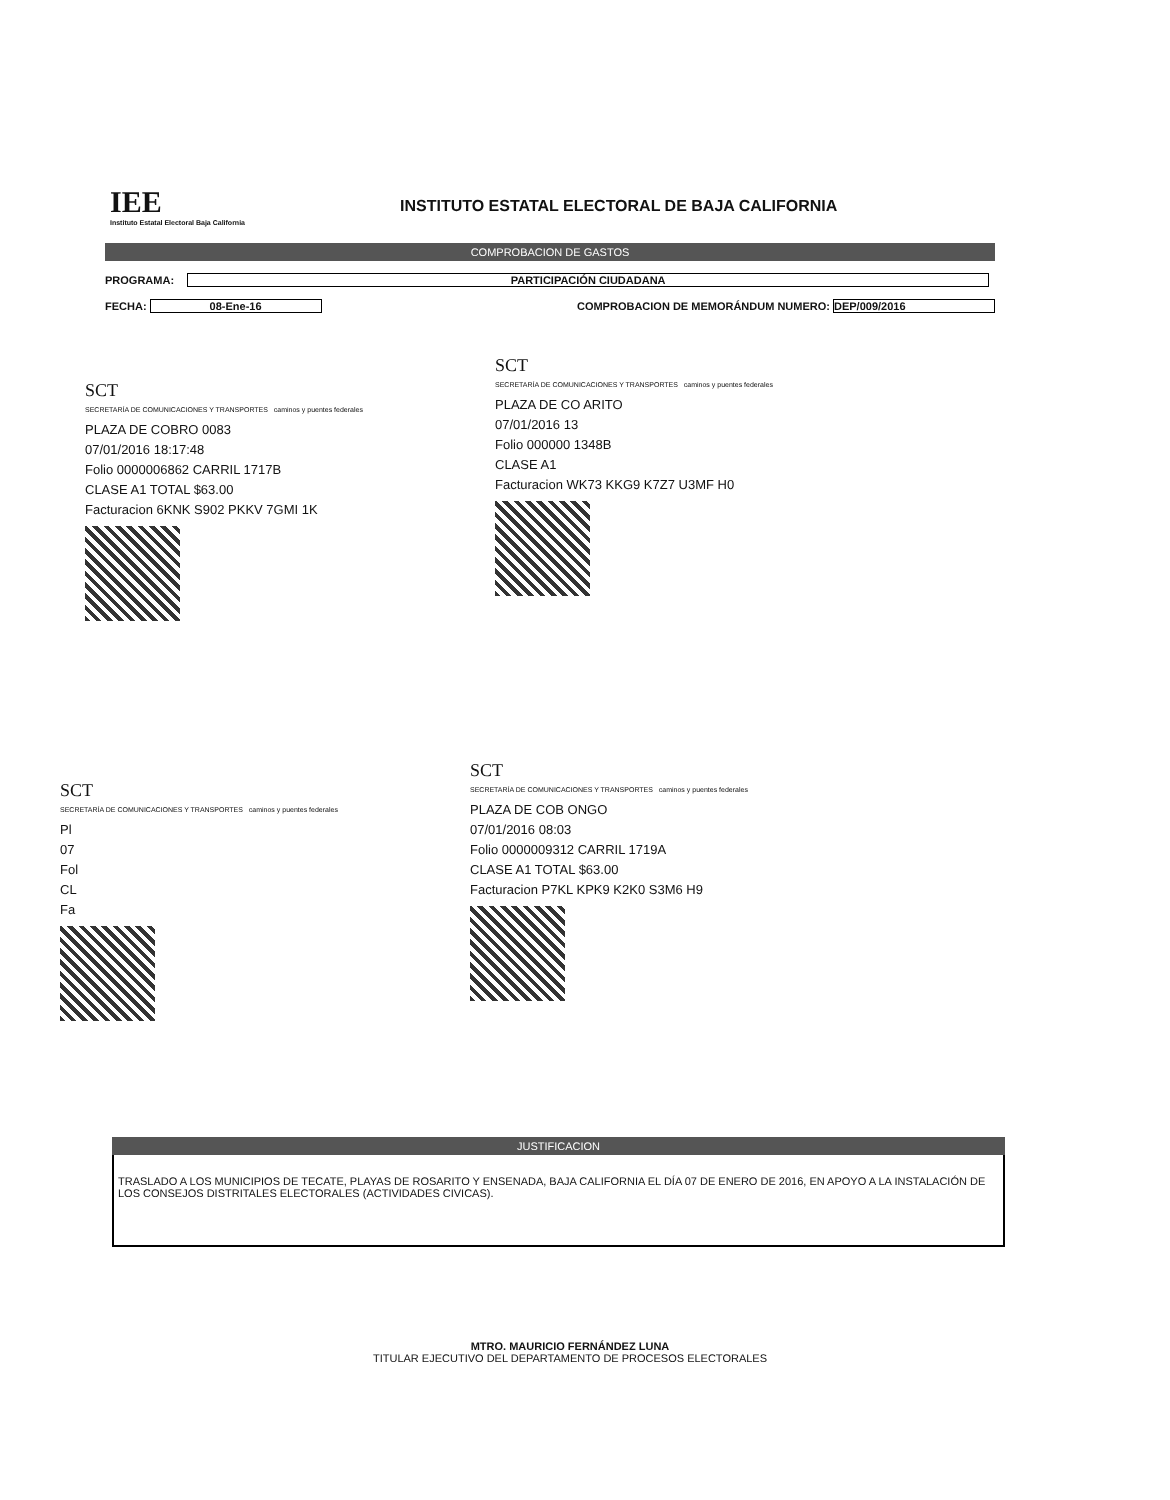IEE
Instituto Estatal Electoral Baja California
INSTITUTO ESTATAL ELECTORAL DE BAJA CALIFORNIA
COMPROBACION DE GASTOS
PROGRAMA: PARTICIPACIÓN CIUDADANA
FECHA: 08-Ene-16 COMPROBACION DE MEMORÁNDUM NUMERO: DEP/009/2016
SCT
SECRETARÍA DE COMUNICACIONES Y TRANSPORTES caminos y puentes federales
PLAZA DE COBRO 0083
07/01/2016 18:17:48
Folio 0000006862 CARRIL 1717B
CLASE A1 TOTAL $63.00
Facturacion 6KNK S902 PKKV 7GMI 1K
SCT
SECRETARÍA DE COMUNICACIONES Y TRANSPORTES caminos y puentes federales
PLAZA DE CO ARITO
07/01/2016 13
Folio 000000 1348B
CLASE A1
Facturacion WK73 KKG9 K7Z7 U3MF H0
SCT
SECRETARÍA DE COMUNICACIONES Y TRANSPORTES caminos y puentes federales
Pl
07
Fol
CL
Fa
SCT
SECRETARÍA DE COMUNICACIONES Y TRANSPORTES caminos y puentes federales
PLAZA DE COB ONGO
07/01/2016 08:03
Folio 0000009312 CARRIL 1719A
CLASE A1 TOTAL $63.00
Facturacion P7KL KPK9 K2K0 S3M6 H9
JUSTIFICACION
TRASLADO A LOS MUNICIPIOS DE TECATE, PLAYAS DE ROSARITO Y ENSENADA, BAJA CALIFORNIA EL DÍA 07 DE ENERO DE 2016, EN APOYO A LA INSTALACIÓN DE LOS CONSEJOS DISTRITALES ELECTORALES (ACTIVIDADES CIVICAS).
MTRO. MAURICIO FERNÁNDEZ LUNA
TITULAR EJECUTIVO DEL DEPARTAMENTO DE PROCESOS ELECTORALES